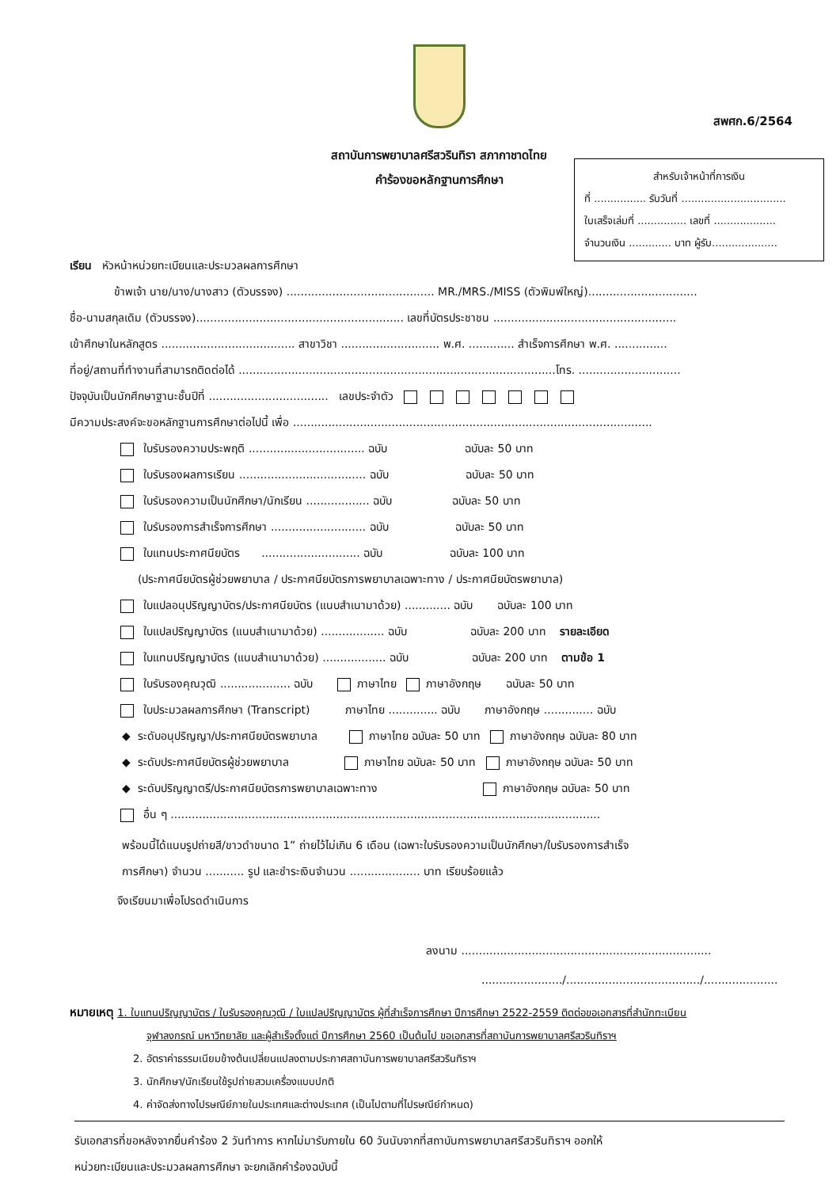สพศก.6/2564
สถาบันการพยาบาลศรีสวรินทิรา สภากาชาดไทย
คำร้องขอหลักฐานการศึกษา
สำหรับเจ้าหน้าที่การเงิน
ที่ ................ รับวันที่ ................................
ใบเสร็จเล่มที่ ............... เลขที่ ...................
จำนวนเงิน ............. บาท ผู้รับ....................
เรียน หัวหน้าหน่วยทะเบียนและประมวลผลการศึกษา
ข้าพเจ้า นาย/นาง/นางสาว (ตัวบรรจง) .......................................... MR./MRS./MISS (ตัวพิมพ์ใหญ่)...............................
ชื่อ-นามสกุลเดิม (ตัวบรรจง)........................................................... เลขที่บัตรประชาชน ....................................................
เข้าศึกษาในหลักสูตร ...................................... สาขาวิชา ............................ พ.ศ. ............. สำเร็จการศึกษา พ.ศ. ...............
ที่อยู่/สถานที่ทำงานที่สามารถติดต่อได้ ..........................................................................................โทร. .............................
ปัจจุบันเป็นนักศึกษาฐานะชั้นปีที่ .................................. เลขประจำตัว
มีความประสงค์จะขอหลักฐานการศึกษาต่อไปนี้ เพื่อ ......................................................................................................
ใบรับรองความประพฤติ ................................. ฉบับ ฉบับละ 50 บาท
ใบรับรองผลการเรียน .................................... ฉบับ ฉบับละ 50 บาท
ใบรับรองความเป็นนักศึกษา/นักเรียน .................. ฉบับ ฉบับละ 50 บาท
ใบรับรองการสำเร็จการศึกษา ........................... ฉบับ ฉบับละ 50 บาท
ใบแทนประกาศนียบัตร ............................ ฉบับ ฉบับละ 100 บาท
(ประกาศนียบัตรผู้ช่วยพยาบาล / ประกาศนียบัตรการพยาบาลเฉพาะทาง / ประกาศนียบัตรพยาบาล)
ใบแปลอนุปริญญาบัตร/ประกาศนียบัตร (แนบสำเนามาด้วย) ............. ฉบับ ฉบับละ 100 บาท
ใบแปลปริญญาบัตร (แนบสำเนามาด้วย) .................. ฉบับ ฉบับละ 200 บาท รายละเอียด
ใบแทนปริญญาบัตร (แนบสำเนามาด้วย) .................. ฉบับ ฉบับละ 200 บาท ตามข้อ 1
ใบรับรองคุณวุฒิ .................... ฉบับ ภาษาไทย ภาษาอังกฤษ ฉบับละ 50 บาท
ใบประมวลผลการศึกษา (Transcript) ภาษาไทย .............. ฉบับ ภาษาอังกฤษ .............. ฉบับ
◆ ระดับอนุปริญญา/ประกาศนียบัตรพยาบาล ภาษาไทย ฉบับละ 50 บาท ภาษาอังกฤษ ฉบับละ 80 บาท
◆ ระดับประกาศนียบัตรผู้ช่วยพยาบาล ภาษาไทย ฉบับละ 50 บาท ภาษาอังกฤษ ฉบับละ 50 บาท
◆ ระดับปริญญาตรี/ประกาศนียบัตรการพยาบาลเฉพาะทาง ภาษาอังกฤษ ฉบับละ 50 บาท
อื่น ๆ ..........................................................................................................................
พร้อมนี้ได้แนบรูปถ่ายสี/ขาวดำขนาด 1” ถ่ายไว้ไม่เกิน 6 เดือน (เฉพาะใบรับรองความเป็นนักศึกษา/ใบรับรองการสำเร็จ
การศึกษา) จำนวน ........... รูป และชำระเงินจำนวน .................... บาท เรียบร้อยแล้ว
จึงเรียนมาเพื่อโปรดดำเนินการ
ลงนาม .......................................................................
......................./....................................../.....................
หมายเหตุ 1. ใบแทนปริญญาบัตร / ใบรับรองคุณวุฒิ / ใบแปลปริญญาบัตร ผู้ที่สำเร็จการศึกษา ปีการศึกษา 2522-2559 ติดต่อขอเอกสารที่สำนักทะเบียน
จุฬาลงกรณ์ มหาวิทยาลัย และผู้สำเร็จตั้งแต่ ปีการศึกษา 2560 เป็นต้นไป ขอเอกสารที่สถาบันการพยาบาลศรีสวรินทิราฯ
2. อัตราค่าธรรมเนียมข้างต้นเปลี่ยนแปลงตามประกาศสถาบันการพยาบาลศรีสวรินทิราฯ
3. นักศึกษา/นักเรียนใช้รูปถ่ายสวมเครื่องแบบปกติ
4. ค่าจัดส่งทางไปรษณีย์ภายในประเทศและต่างประเทศ (เป็นไปตามที่ไปรษณีย์กำหนด)
รับเอกสารที่ขอหลังจากยื่นคำร้อง 2 วันทำการ หากไม่มารับภายใน 60 วันนับจากที่สถาบันการพยาบาลศรีสวรินทิราฯ ออกให้
หน่วยทะเบียนและประมวลผลการศึกษา จะยกเลิกคำร้องฉบับนี้